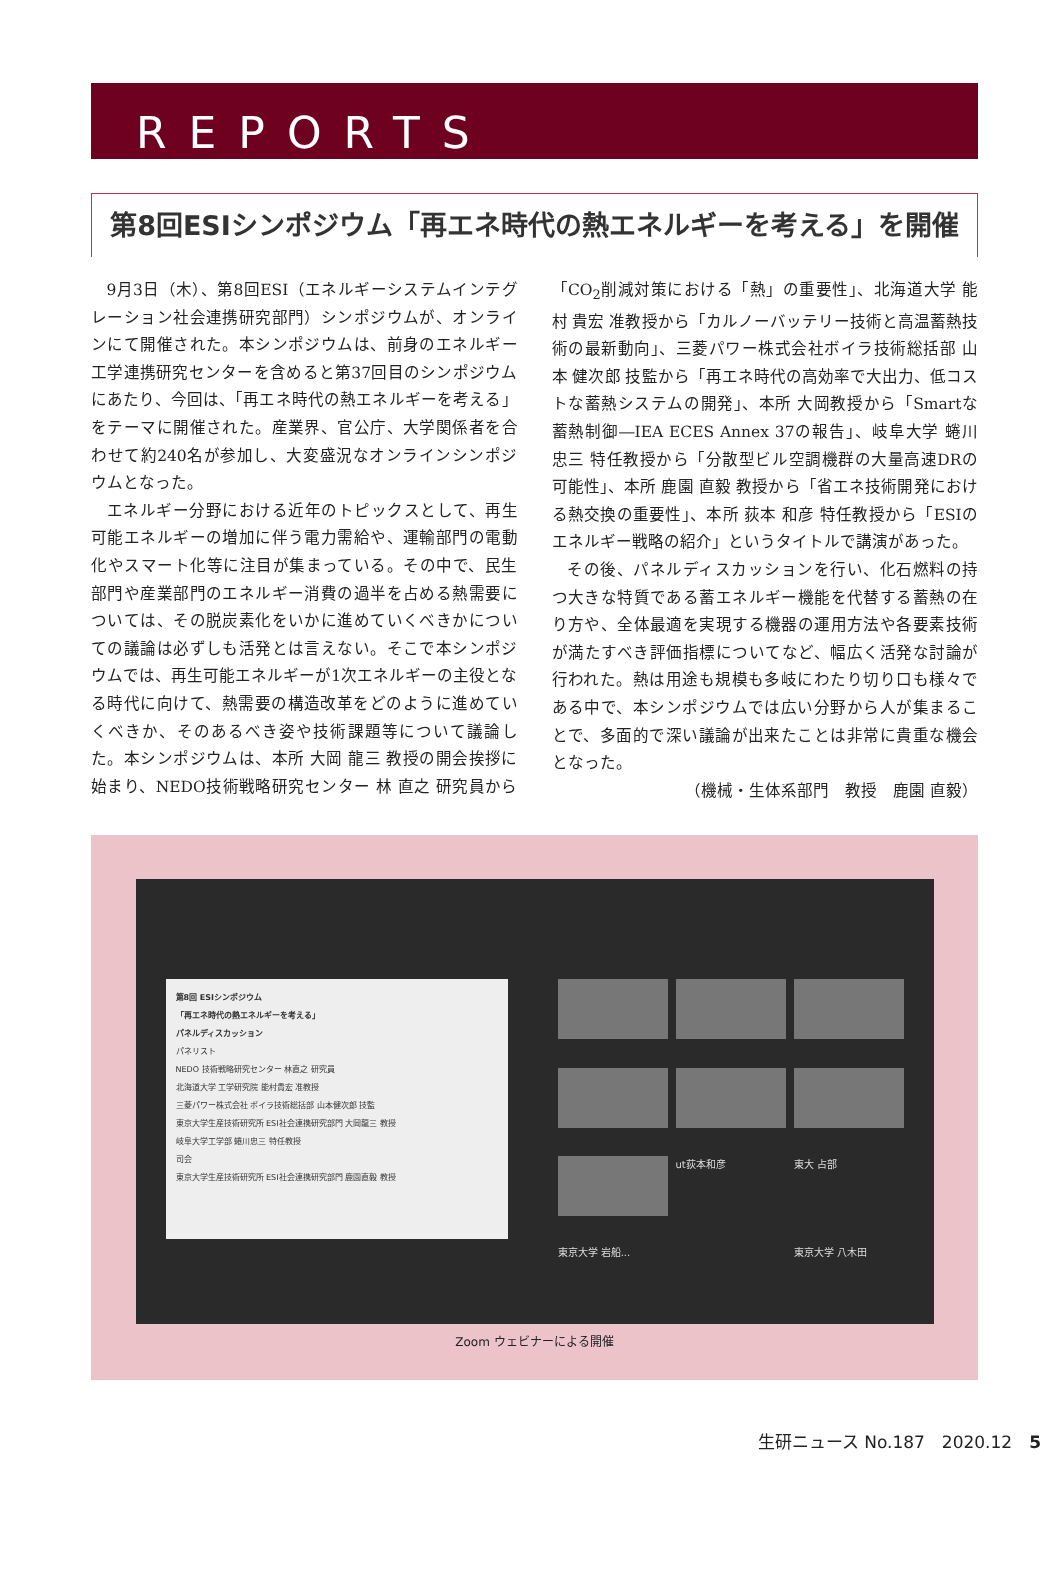REPORTS
第8回ESIシンポジウム「再エネ時代の熱エネルギーを考える」を開催
9月3日（木）、第8回ESI（エネルギーシステムインテグレーション社会連携研究部門）シンポジウムが、オンラインにて開催された。本シンポジウムは、前身のエネルギー工学連携研究センターを含めると第37回目のシンポジウムにあたり、今回は、「再エネ時代の熱エネルギーを考える」をテーマに開催された。産業界、官公庁、大学関係者を合わせて約240名が参加し、大変盛況なオンラインシンポジウムとなった。
エネルギー分野における近年のトピックスとして、再生可能エネルギーの増加に伴う電力需給や、運輸部門の電動化やスマート化等に注目が集まっている。その中で、民生部門や産業部門のエネルギー消費の過半を占める熱需要については、その脱炭素化をいかに進めていくべきかについての議論は必ずしも活発とは言えない。そこで本シンポジウムでは、再生可能エネルギーが1次エネルギーの主役となる時代に向けて、熱需要の構造改革をどのように進めていくべきか、そのあるべき姿や技術課題等について議論した。本シンポジウムは、本所 大岡 龍三 教授の開会挨拶に始まり、NEDO技術戦略研究センター 林 直之 研究員から「CO<sub>2</sub>削減対策における「熱」の重要性」、北海道大学 能村 貴宏 准教授から「カルノーバッテリー技術と高温蓄熱技術の最新動向」、三菱パワー株式会社ボイラ技術総括部 山本 健次郎 技監から「再エネ時代の高効率で大出力、低コストな蓄熱システムの開発」、本所 大岡教授から「Smartな蓄熱制御―IEA ECES Annex 37の報告」、岐阜大学 蜷川 忠三 特任教授から「分散型ビル空調機群の大量高速DRの可能性」、本所 鹿園 直毅 教授から「省エネ技術開発における熱交換の重要性」、本所 荻本 和彦 特任教授から「ESIのエネルギー戦略の紹介」というタイトルで講演があった。
その後、パネルディスカッションを行い、化石燃料の持つ大きな特質である蓄エネルギー機能を代替する蓄熱の在り方や、全体最適を実現する機器の運用方法や各要素技術が満たすべき評価指標についてなど、幅広く活発な討論が行われた。熱は用途も規模も多岐にわたり切り口も様々である中で、本シンポジウムでは広い分野から人が集まることで、多面的で深い議論が出来たことは非常に貴重な機会となった。
（機械・生体系部門　教授　鹿園 直毅）
第8回 ESIシンポジウム
「再エネ時代の熱エネルギーを考える」
パネルディスカッション
パネリスト
NEDO 技術戦略研究センター 林直之 研究員
北海道大学 工学研究院 能村貴宏 准教授
三菱パワー株式会社 ボイラ技術総括部 山本健次郎 技監
東京大学生産技術研究所 ESI社会連携研究部門 大岡龍三 教授
岐阜大学工学部 蜷川忠三 特任教授
司会
東京大学生産技術研究所 ESI社会連携研究部門 鹿園直毅 教授
ut荻本和彦
東大 占部
東京大学 岩船...
東京大学 八木田
Zoom ウェビナーによる開催
生研ニュース No.187　2020.12　5